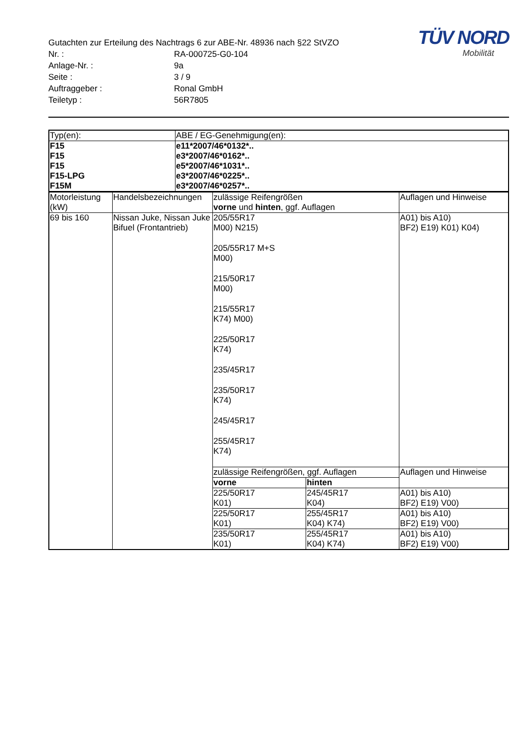Gutachten zur Erteilung des Nachtrags 6 zur ABE-Nr. 48936 nach §22 StVZO
Nr. : RA-000725-G0-104
Anlage-Nr. : 9a
Seite : 3 / 9
Auftraggeber : Ronal GmbH
Teiletyp : 56R7805
TÜV NORD
Mobilität
| Typ(en): | ABE / EG-Genehmigung(en): |
| --- | --- |
| F15 F15 F15 F15-LPG F15M | e11*2007/46*0132*.. e3*2007/46*0162*.. e5*2007/46*1031*.. e3*2007/46*0225*.. e3*2007/46*0257*.. |
| Motorleistung (kW) | Handelsbezeichnungen | zulässige Reifengrößen vorne und hinten , ggf. Auflagen | | Auflagen und Hinweise |
| --- | --- | --- | --- | --- |
| 69 bis 160 | Nissan Juke, Nissan Juke Bifuel (Frontantrieb) | 205/55R17 M00) N215) 205/55R17 M+S M00) 215/50R17 M00) 215/55R17 K74) M00) 225/50R17 K74) 235/45R17 235/50R17 K74) 245/45R17 255/45R17 K74) | | A01) bis A10) BF2) E19) K01) K04) |
| | | zulässige Reifengrößen, ggf. Auflagen | | Auflagen und Hinweise |
| | | vorne | hinten | |
| | | 225/50R17 K01) | 245/45R17 K04) | A01) bis A10) BF2) E19) V00) |
| | | 225/50R17 K01) | 255/45R17 K04) K74) | A01) bis A10) BF2) E19) V00) |
| | | 235/50R17 K01) | 255/45R17 K04) K74) | A01) bis A10) BF2) E19) V00) |